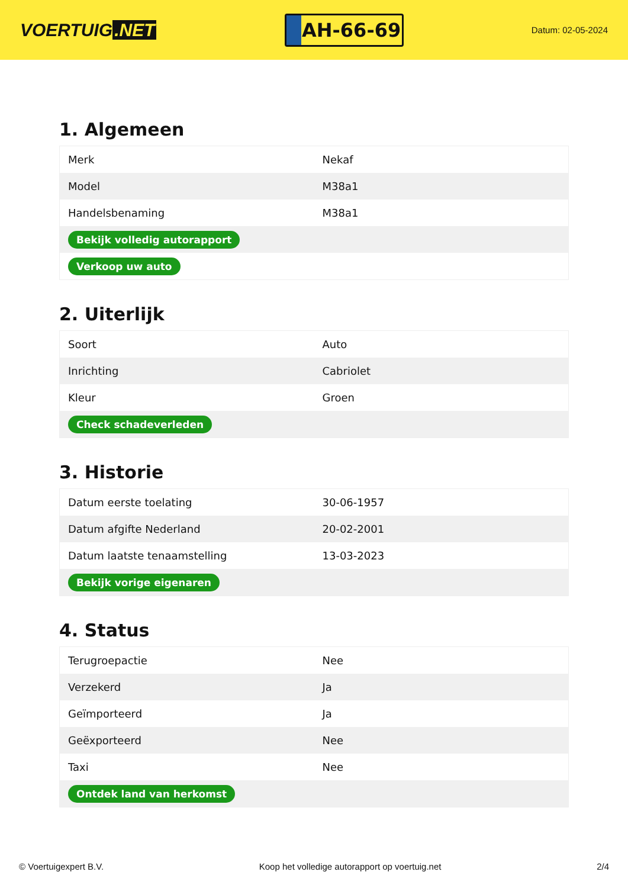VOERTUIG.NET
AH-66-69
Datum: 02-05-2024
1. Algemeen
| Merk | Nekaf |
| Model | M38a1 |
| Handelsbenaming | M38a1 |
| Bekijk volledig autorapport | |
| Verkoop uw auto | |
2. Uiterlijk
| Soort | Auto |
| Inrichting | Cabriolet |
| Kleur | Groen |
| Check schadeverleden | |
3. Historie
| Datum eerste toelating | 30-06-1957 |
| Datum afgifte Nederland | 20-02-2001 |
| Datum laatste tenaamstelling | 13-03-2023 |
| Bekijk vorige eigenaren | |
4. Status
| Terugroepactie | Nee |
| Verzekerd | Ja |
| Geïmporteerd | Ja |
| Geëxporteerd | Nee |
| Taxi | Nee |
| Ontdek land van herkomst | |
© Voertuigexpert B.V. Koop het volledige autorapport op voertuig.net 2/4